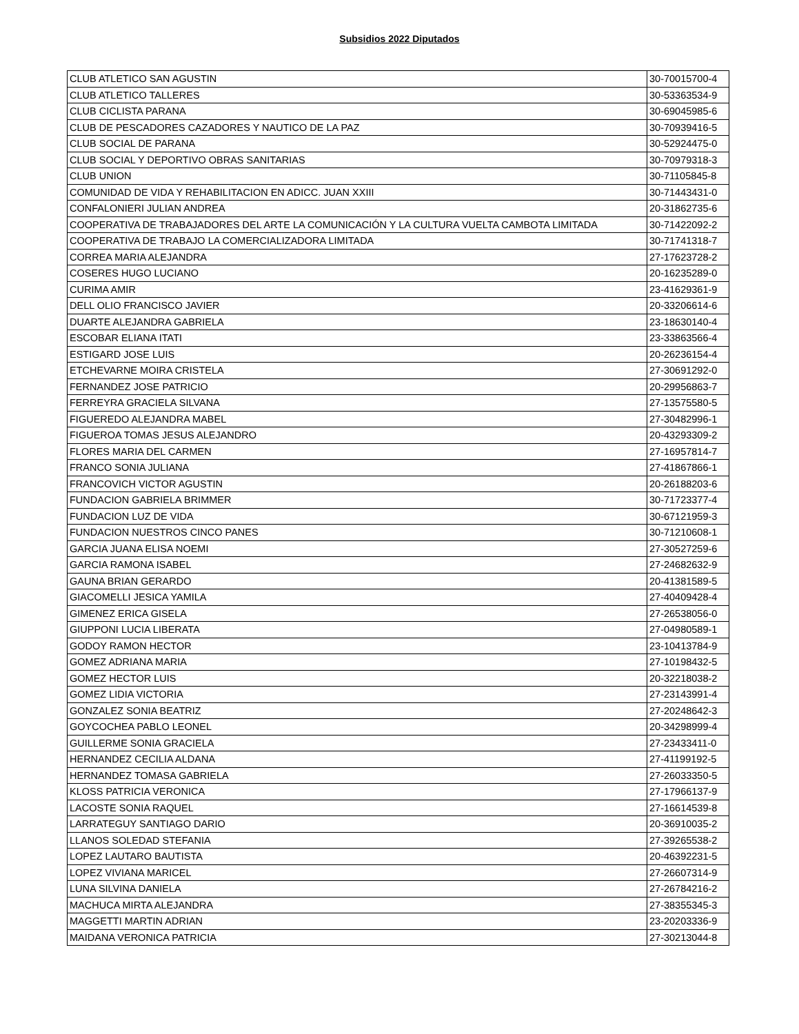Subsidios 2022 Diputados
| CLUB ATLETICO SAN AGUSTIN | 30-70015700-4 |
| CLUB ATLETICO TALLERES | 30-53363534-9 |
| CLUB CICLISTA PARANA | 30-69045985-6 |
| CLUB DE PESCADORES CAZADORES Y NAUTICO DE LA PAZ | 30-70939416-5 |
| CLUB SOCIAL DE PARANA | 30-52924475-0 |
| CLUB SOCIAL Y DEPORTIVO OBRAS SANITARIAS | 30-70979318-3 |
| CLUB UNION | 30-71105845-8 |
| COMUNIDAD DE VIDA Y REHABILITACION EN ADICC. JUAN XXIII | 30-71443431-0 |
| CONFALONIERI JULIAN ANDREA | 20-31862735-6 |
| COOPERATIVA DE TRABAJADORES DEL ARTE LA COMUNICACIÓN Y LA CULTURA VUELTA CAMBOTA LIMITADA | 30-71422092-2 |
| COOPERATIVA DE TRABAJO LA COMERCIALIZADORA LIMITADA | 30-71741318-7 |
| CORREA MARIA ALEJANDRA | 27-17623728-2 |
| COSERES HUGO LUCIANO | 20-16235289-0 |
| CURIMA AMIR | 23-41629361-9 |
| DELL OLIO FRANCISCO JAVIER | 20-33206614-6 |
| DUARTE ALEJANDRA GABRIELA | 23-18630140-4 |
| ESCOBAR ELIANA ITATI | 23-33863566-4 |
| ESTIGARD JOSE LUIS | 20-26236154-4 |
| ETCHEVARNE MOIRA CRISTELA | 27-30691292-0 |
| FERNANDEZ JOSE PATRICIO | 20-29956863-7 |
| FERREYRA GRACIELA SILVANA | 27-13575580-5 |
| FIGUEREDO ALEJANDRA MABEL | 27-30482996-1 |
| FIGUEROA TOMAS JESUS ALEJANDRO | 20-43293309-2 |
| FLORES MARIA DEL CARMEN | 27-16957814-7 |
| FRANCO SONIA JULIANA | 27-41867866-1 |
| FRANCOVICH VICTOR AGUSTIN | 20-26188203-6 |
| FUNDACION GABRIELA BRIMMER | 30-71723377-4 |
| FUNDACION LUZ DE VIDA | 30-67121959-3 |
| FUNDACION NUESTROS CINCO PANES | 30-71210608-1 |
| GARCIA JUANA ELISA NOEMI | 27-30527259-6 |
| GARCIA RAMONA ISABEL | 27-24682632-9 |
| GAUNA BRIAN GERARDO | 20-41381589-5 |
| GIACOMELLI JESICA YAMILA | 27-40409428-4 |
| GIMENEZ ERICA GISELA | 27-26538056-0 |
| GIUPPONI LUCIA LIBERATA | 27-04980589-1 |
| GODOY RAMON HECTOR | 23-10413784-9 |
| GOMEZ ADRIANA MARIA | 27-10198432-5 |
| GOMEZ HECTOR LUIS | 20-32218038-2 |
| GOMEZ LIDIA VICTORIA | 27-23143991-4 |
| GONZALEZ SONIA BEATRIZ | 27-20248642-3 |
| GOYCOCHEA PABLO LEONEL | 20-34298999-4 |
| GUILLERME SONIA GRACIELA | 27-23433411-0 |
| HERNANDEZ CECILIA ALDANA | 27-41199192-5 |
| HERNANDEZ TOMASA GABRIELA | 27-26033350-5 |
| KLOSS PATRICIA VERONICA | 27-17966137-9 |
| LACOSTE SONIA RAQUEL | 27-16614539-8 |
| LARRATEGUY SANTIAGO DARIO | 20-36910035-2 |
| LLANOS SOLEDAD STEFANIA | 27-39265538-2 |
| LOPEZ LAUTARO BAUTISTA | 20-46392231-5 |
| LOPEZ VIVIANA MARICEL | 27-26607314-9 |
| LUNA SILVINA DANIELA | 27-26784216-2 |
| MACHUCA MIRTA ALEJANDRA | 27-38355345-3 |
| MAGGETTI MARTIN ADRIAN | 23-20203336-9 |
| MAIDANA VERONICA PATRICIA | 27-30213044-8 |